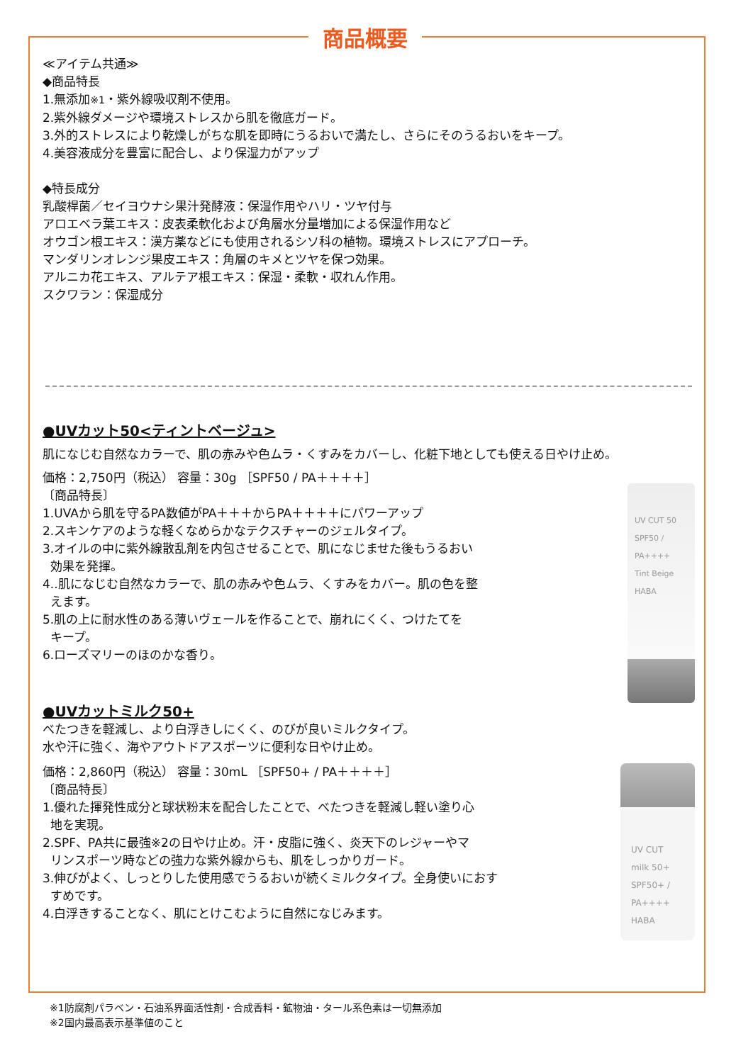商品概要
≪アイテム共通≫
◆商品特長
1.無添加※1・紫外線吸収剤不使用。
2.紫外線ダメージや環境ストレスから肌を徹底ガード。
3.外的ストレスにより乾燥しがちな肌を即時にうるおいで満たし、さらにそのうるおいをキープ。
4.美容液成分を豊富に配合し、より保湿力がアップ
◆特長成分
乳酸桿菌／セイヨウナシ果汁発酵液：保湿作用やハリ・ツヤ付与
アロエベラ葉エキス：皮表柔軟化および角層水分量増加による保湿作用など
オウゴン根エキス：漢方薬などにも使用されるシソ科の植物。環境ストレスにアプローチ。
マンダリンオレンジ果皮エキス：角層のキメとツヤを保つ効果。
アルニカ花エキス、アルテア根エキス：保湿・柔軟・収れん作用。
スクワラン：保湿成分
●UVカット50<ティントベージュ>
肌になじむ自然なカラーで、肌の赤みや色ムラ・くすみをカバーし、化粧下地としても使える日やけ止め。
価格：2,750円（税込） 容量：30g ［SPF50 / PA＋＋＋＋］
〔商品特長〕
1.UVAから肌を守るPA数値がPA＋＋＋からPA＋＋＋＋にパワーアップ
2.スキンケアのような軽くなめらかなテクスチャーのジェルタイプ。
3.オイルの中に紫外線散乱剤を内包させることで、肌になじませた後もうるおい
効果を発揮。
4..肌になじむ自然なカラーで、肌の赤みや色ムラ、くすみをカバー。肌の色を整
えます。
5.肌の上に耐水性のある薄いヴェールを作ることで、崩れにくく、つけたてを
キープ。
6.ローズマリーのほのかな香り。
UV CUT 50
SPF50 / PA++++
Tint Beige
HABA
●UVカットミルク50+
べたつきを軽減し、より白浮きしにくく、のびが良いミルクタイプ。
水や汗に強く、海やアウトドアスポーツに便利な日やけ止め。
価格：2,860円（税込） 容量：30mL ［SPF50+ / PA＋＋＋＋］
〔商品特長〕
1.優れた揮発性成分と球状粉末を配合したことで、べたつきを軽減し軽い塗り心
地を実現。
2.SPF、PA共に最強※2の日やけ止め。汗・皮脂に強く、炎天下のレジャーやマ
リンスポーツ時などの強力な紫外線からも、肌をしっかりガード。
3.伸びがよく、しっとりした使用感でうるおいが続くミルクタイプ。全身使いにおす
すめです。
4.白浮きすることなく、肌にとけこむように自然になじみます。
UV CUT
milk 50+
SPF50+ / PA++++
HABA
※1防腐剤パラベン・石油系界面活性剤・合成香料・鉱物油・タール系色素は一切無添加
※2国内最高表示基準値のこと